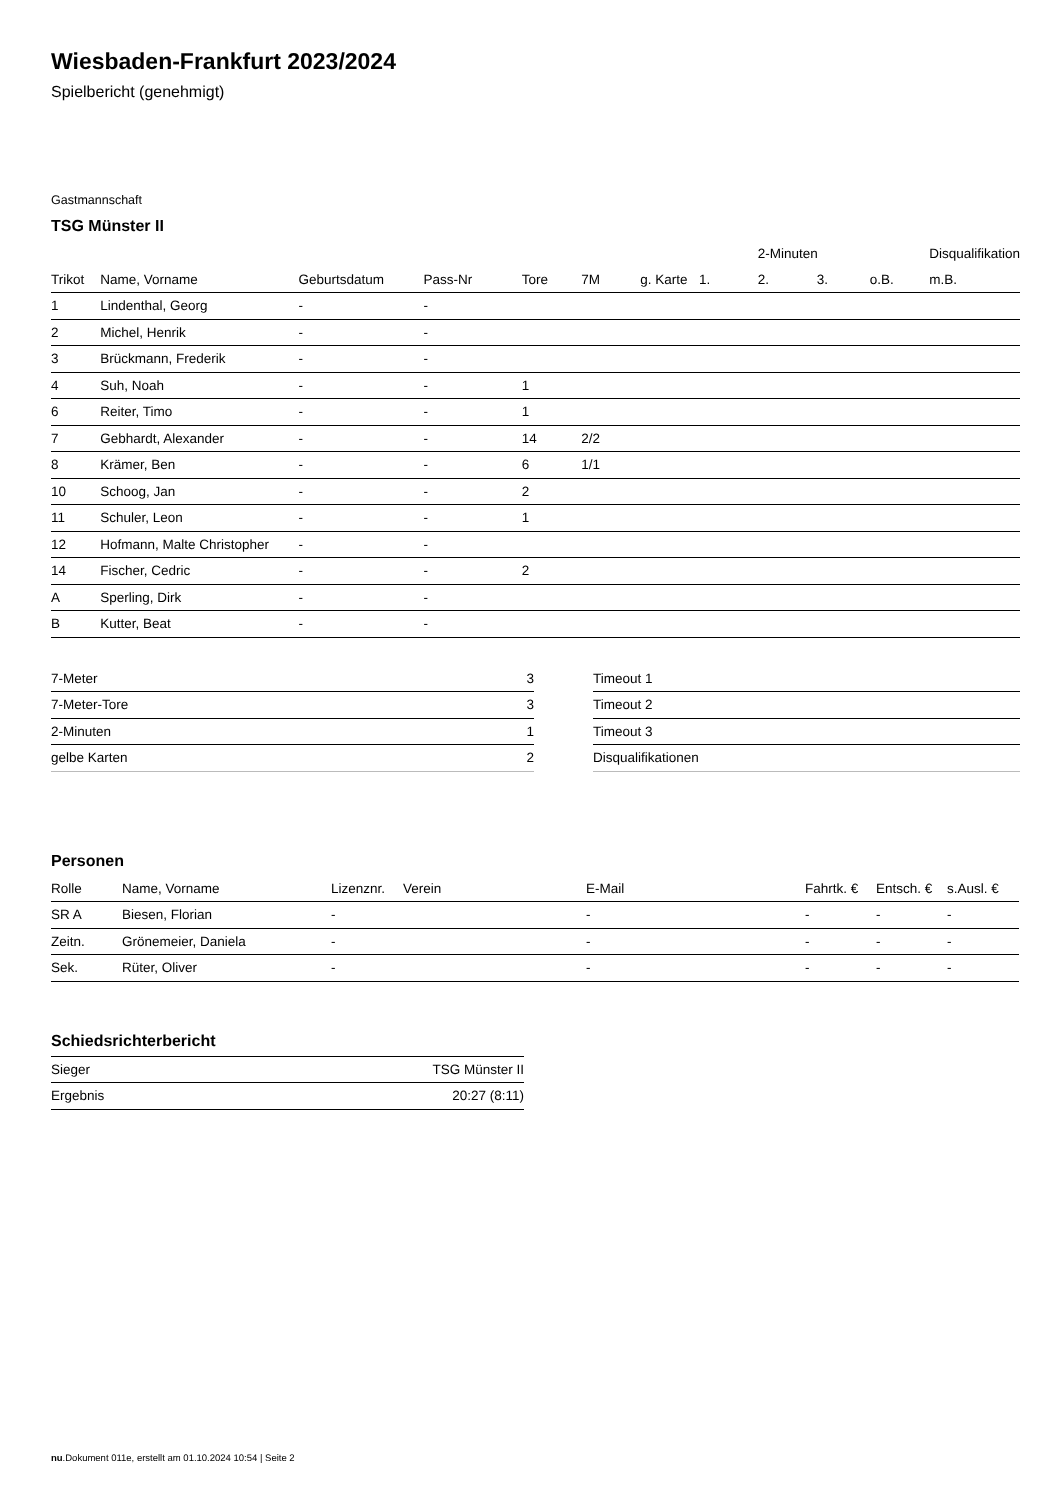Wiesbaden-Frankfurt 2023/2024
Spielbericht (genehmigt)
Gastmannschaft
TSG Münster II
| | | | | | | | | 2-Minuten | | | Disqualifikation |
| --- | --- | --- | --- | --- | --- | --- | --- | --- | --- | --- | --- |
| Trikot | Name, Vorname | Geburtsdatum | Pass-Nr | Tore | 7M | g. Karte | 1. | 2. | 3. | o.B. | m.B. |
| 1 | Lindenthal, Georg | - | - | | | | | | | | |
| 2 | Michel, Henrik | - | - | | | | | | | | |
| 3 | Brückmann, Frederik | - | - | | | | | | | | |
| 4 | Suh, Noah | - | - | 1 | | | | | | | |
| 6 | Reiter, Timo | - | - | 1 | | | | | | | |
| 7 | Gebhardt, Alexander | - | - | 14 | 2/2 | | | | | | |
| 8 | Krämer, Ben | - | - | 6 | 1/1 | | | | | | |
| 10 | Schoog, Jan | - | - | 2 | | | | | | | |
| 11 | Schuler, Leon | - | - | 1 | | | | | | | |
| 12 | Hofmann, Malte Christopher | - | - | | | | | | | | |
| 14 | Fischer, Cedric | - | - | 2 | | | | | | | |
| A | Sperling, Dirk | - | - | | | | | | | | |
| B | Kutter, Beat | - | - | | | | | | | | |
| 7-Meter | 3 |
| 7-Meter-Tore | 3 |
| 2-Minuten | 1 |
| gelbe Karten | 2 |
| Timeout 1 |
| Timeout 2 |
| Timeout 3 |
| Disqualifikationen |
Personen
| Rolle | Name, Vorname | Lizenznr. | Verein | E-Mail | Fahrtk. € | Entsch. € | s.Ausl. € |
| --- | --- | --- | --- | --- | --- | --- | --- |
| SR A | Biesen, Florian | - | | - | - | - | - |
| Zeitn. | Grönemeier, Daniela | - | | - | - | - | - |
| Sek. | Rüter, Oliver | - | | - | - | - | - |
Schiedsrichterbericht
| Sieger | TSG Münster II |
| Ergebnis | 20:27 (8:11) |
nu.Dokument 011e, erstellt am 01.10.2024 10:54 | Seite 2